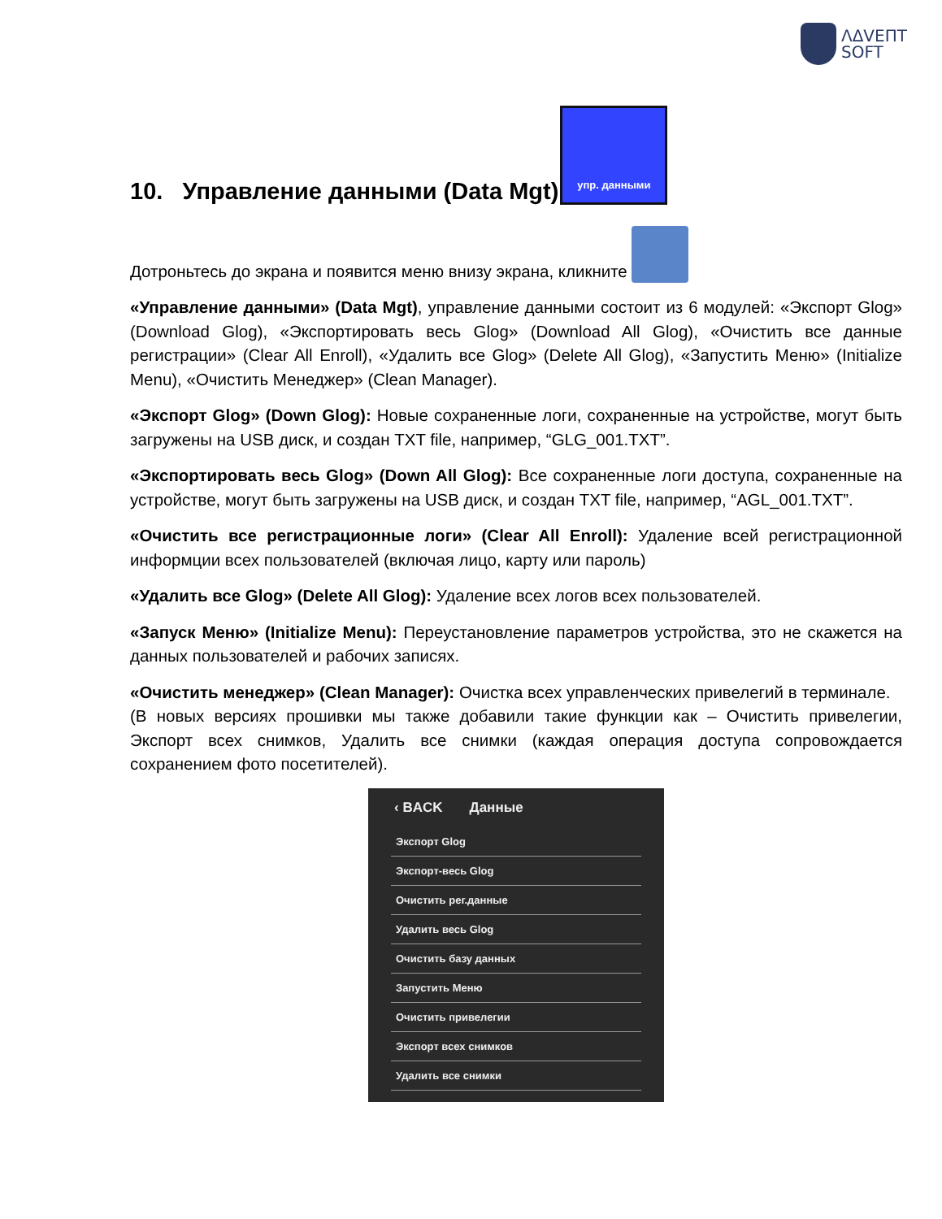ΛΔVEΠT
SOFT
10. Управление данными (Data Mgt) упр. данными
Дотроньтесь до экрана и появится меню внизу экрана, кликните
«Управление данными» (Data Mgt), управление данными состоит из 6 модулей: «Экспорт Glog» (Download Glog), «Экспортировать весь Glog» (Download All Glog), «Очистить все данные регистрации» (Clear All Enroll), «Удалить все Glog» (Delete All Glog), «Запустить Меню» (Initialize Menu), «Очистить Менеджер» (Clean Manager).
«Экспорт Glog» (Down Glog): Новые сохраненные логи, сохраненные на устройстве, могут быть загружены на USB диск, и создан TXT file, например, “GLG_001.TXT”.
«Экспортировать весь Glog» (Down All Glog): Все сохраненные логи доступа, сохраненные на устройстве, могут быть загружены на USB диск, и создан TXT file, например, “AGL_001.TXT”.
«Очистить все регистрационные логи» (Clear All Enroll): Удаление всей регистрационной информции всех пользователей (включая лицо, карту или пароль)
«Удалить все Glog» (Delete All Glog): Удаление всех логов всех пользователей.
«Запуск Меню» (Initialize Menu): Переустановление параметров устройства, это не скажется на данных пользователей и рабочих записях.
«Очистить менеджер» (Clean Manager): Очистка всех управленческих привелегий в терминале.
(В новых версиях прошивки мы также добавили такие функции как – Очистить привелегии, Экспорт всех снимков, Удалить все снимки (каждая операция доступа сопровождается сохранением фото посетителей).
‹ BACK Данные
Экспорт Glog
Экспорт-весь Glog
Очистить рег.данные
Удалить весь Glog
Очистить базу данных
Запустить Меню
Очистить привелегии
Экспорт всех снимков
Удалить все снимки